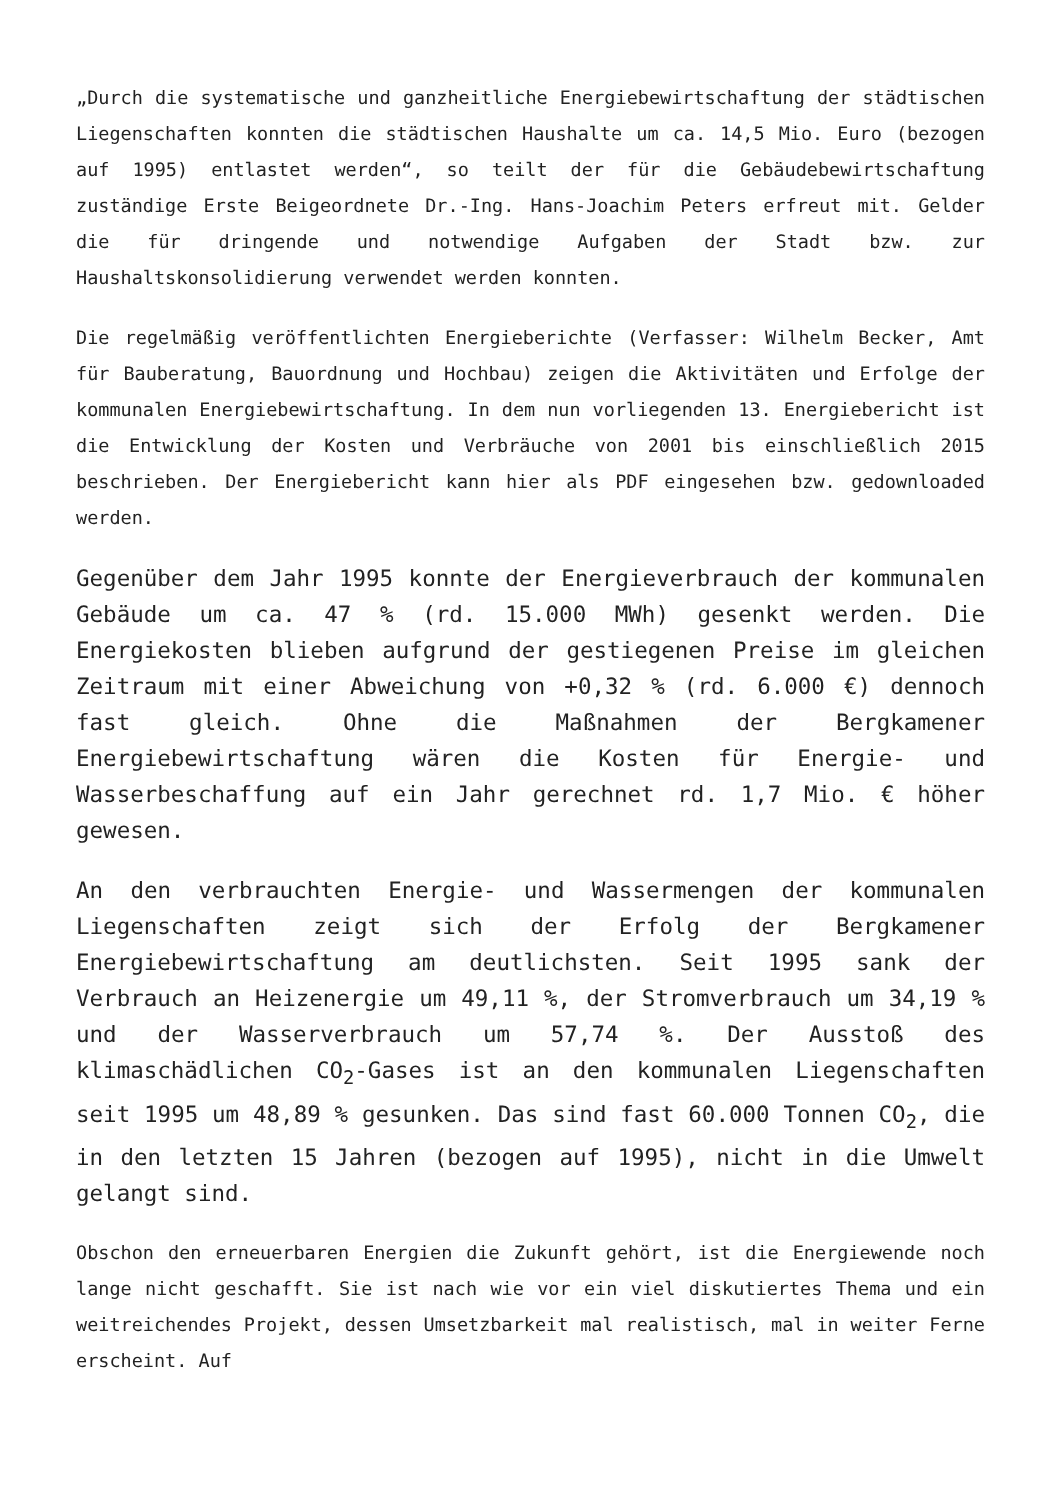„Durch die systematische und ganzheitliche Energiebewirtschaftung der städtischen Liegenschaften konnten die städtischen Haushalte um ca. 14,5 Mio. Euro (bezogen auf 1995) entlastet werden“, so teilt der für die Gebäudebewirtschaftung zuständige Erste Beigeordnete Dr.-Ing. Hans-Joachim Peters erfreut mit. Gelder die für dringende und notwendige Aufgaben der Stadt bzw. zur Haushaltskonsolidierung verwendet werden konnten.
Die regelmäßig veröffentlichten Energieberichte (Verfasser: Wilhelm Becker, Amt für Bauberatung, Bauordnung und Hochbau) zeigen die Aktivitäten und Erfolge der kommunalen Energiebewirtschaftung. In dem nun vorliegenden 13. Energiebericht ist die Entwicklung der Kosten und Verbräuche von 2001 bis einschließlich 2015 beschrieben. Der Energiebericht kann hier als PDF eingesehen bzw. gedownloaded werden.
Gegenüber dem Jahr 1995 konnte der Energieverbrauch der kommunalen Gebäude um ca. 47 % (rd. 15.000 MWh) gesenkt werden. Die Energiekosten blieben aufgrund der gestiegenen Preise im gleichen Zeitraum mit einer Abweichung von +0,32 % (rd. 6.000 €) dennoch fast gleich. Ohne die Maßnahmen der Bergkamener Energiebewirtschaftung wären die Kosten für Energie- und Wasserbeschaffung auf ein Jahr gerechnet rd. 1,7 Mio. € höher gewesen.
An den verbrauchten Energie- und Wassermengen der kommunalen Liegenschaften zeigt sich der Erfolg der Bergkamener Energiebewirtschaftung am deutlichsten. Seit 1995 sank der Verbrauch an Heizenergie um 49,11 %, der Stromverbrauch um 34,19 % und der Wasserverbrauch um 57,74 %. Der Ausstoß des klimaschädlichen CO<sub>2</sub>-Gases ist an den kommunalen Liegenschaften seit 1995 um 48,89 % gesunken. Das sind fast 60.000 Tonnen CO<sub>2</sub>, die in den letzten 15 Jahren (bezogen auf 1995), nicht in die Umwelt gelangt sind.
Obschon den erneuerbaren Energien die Zukunft gehört, ist die Energiewende noch lange nicht geschafft. Sie ist nach wie vor ein viel diskutiertes Thema und ein weitreichendes Projekt, dessen Umsetzbarkeit mal realistisch, mal in weiter Ferne erscheint. Auf